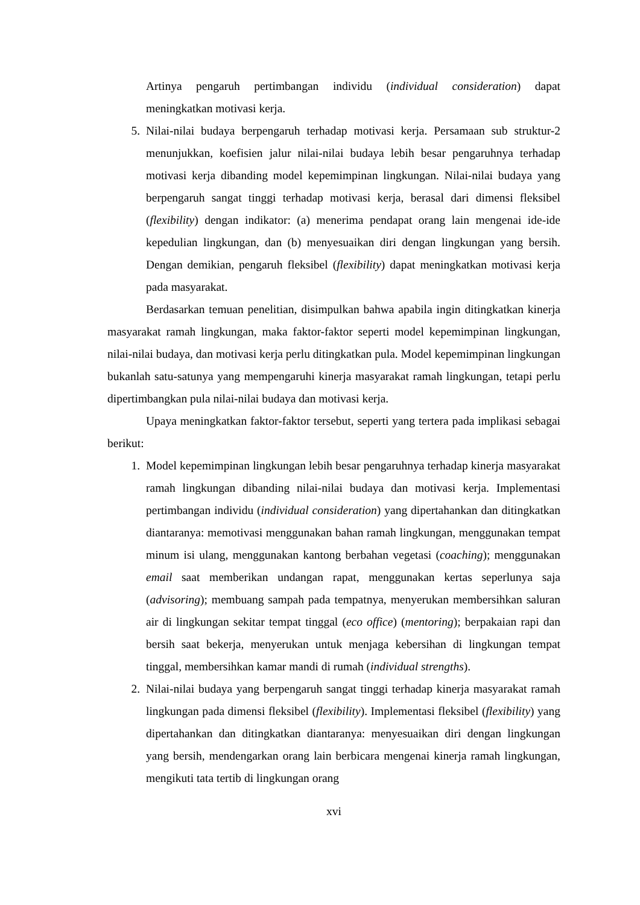Artinya pengaruh pertimbangan individu (individual consideration) dapat meningkatkan motivasi kerja.
5. Nilai-nilai budaya berpengaruh terhadap motivasi kerja. Persamaan sub struktur-2 menunjukkan, koefisien jalur nilai-nilai budaya lebih besar pengaruhnya terhadap motivasi kerja dibanding model kepemimpinan lingkungan. Nilai-nilai budaya yang berpengaruh sangat tinggi terhadap motivasi kerja, berasal dari dimensi fleksibel (flexibility) dengan indikator: (a) menerima pendapat orang lain mengenai ide-ide kepedulian lingkungan, dan (b) menyesuaikan diri dengan lingkungan yang bersih. Dengan demikian, pengaruh fleksibel (flexibility) dapat meningkatkan motivasi kerja pada masyarakat.
Berdasarkan temuan penelitian, disimpulkan bahwa apabila ingin ditingkatkan kinerja masyarakat ramah lingkungan, maka faktor-faktor seperti model kepemimpinan lingkungan, nilai-nilai budaya, dan motivasi kerja perlu ditingkatkan pula. Model kepemimpinan lingkungan bukanlah satu-satunya yang mempengaruhi kinerja masyarakat ramah lingkungan, tetapi perlu dipertimbangkan pula nilai-nilai budaya dan motivasi kerja.
Upaya meningkatkan faktor-faktor tersebut, seperti yang tertera pada implikasi sebagai berikut:
1. Model kepemimpinan lingkungan lebih besar pengaruhnya terhadap kinerja masyarakat ramah lingkungan dibanding nilai-nilai budaya dan motivasi kerja. Implementasi pertimbangan individu (individual consideration) yang dipertahankan dan ditingkatkan diantaranya: memotivasi menggunakan bahan ramah lingkungan, menggunakan tempat minum isi ulang, menggunakan kantong berbahan vegetasi (coaching); menggunakan email saat memberikan undangan rapat, menggunakan kertas seperlunya saja (advisoring); membuang sampah pada tempatnya, menyerukan membersihkan saluran air di lingkungan sekitar tempat tinggal (eco office) (mentoring); berpakaian rapi dan bersih saat bekerja, menyerukan untuk menjaga kebersihan di lingkungan tempat tinggal, membersihkan kamar mandi di rumah (individual strengths).
2. Nilai-nilai budaya yang berpengaruh sangat tinggi terhadap kinerja masyarakat ramah lingkungan pada dimensi fleksibel (flexibility). Implementasi fleksibel (flexibility) yang dipertahankan dan ditingkatkan diantaranya: menyesuaikan diri dengan lingkungan yang bersih, mendengarkan orang lain berbicara mengenai kinerja ramah lingkungan, mengikuti tata tertib di lingkungan orang
xvi